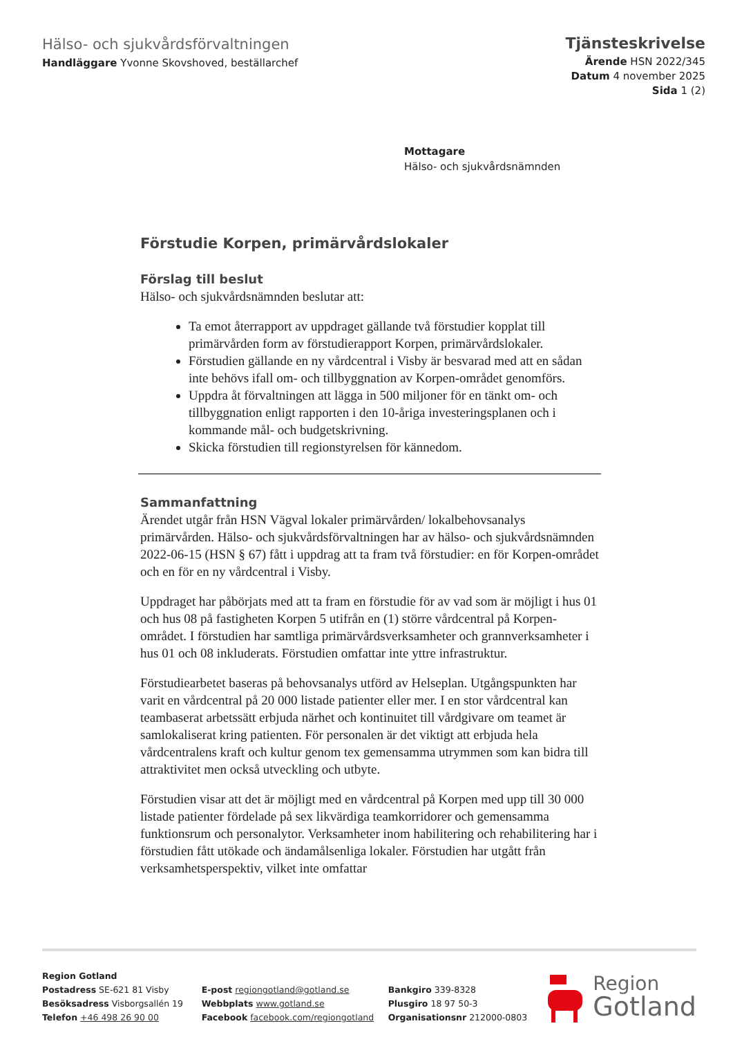Hälso- och sjukvårdsförvaltningen
Handläggare Yvonne Skovshoved, beställarchef
Tjänsteskrivelse
Ärende HSN 2022/345
Datum 4 november 2025
Sida 1 (2)
Mottagare
Hälso- och sjukvårdsnämnden
Förstudie Korpen, primärvårdslokaler
Förslag till beslut
Hälso- och sjukvårdsnämnden beslutar att:
Ta emot återrapport av uppdraget gällande två förstudier kopplat till primärvården form av förstudierapport Korpen, primärvårdslokaler.
Förstudien gällande en ny vårdcentral i Visby är besvarad med att en sådan inte behövs ifall om- och tillbyggnation av Korpen-området genomförs.
Uppdra åt förvaltningen att lägga in 500 miljoner för en tänkt om- och tillbyggnation enligt rapporten i den 10-åriga investeringsplanen och i kommande mål- och budgetskrivning.
Skicka förstudien till regionstyrelsen för kännedom.
Sammanfattning
Ärendet utgår från HSN Vägval lokaler primärvården/ lokalbehovsanalys primärvården. Hälso- och sjukvårdsförvaltningen har av hälso- och sjukvårdsnämnden 2022-06-15 (HSN § 67) fått i uppdrag att ta fram två förstudier: en för Korpen-området och en för en ny vårdcentral i Visby.
Uppdraget har påbörjats med att ta fram en förstudie för av vad som är möjligt i hus 01 och hus 08 på fastigheten Korpen 5 utifrån en (1) större vårdcentral på Korpen-området. I förstudien har samtliga primärvårdsverksamheter och grannverksamheter i hus 01 och 08 inkluderats. Förstudien omfattar inte yttre infrastruktur.
Förstudiearbetet baseras på behovsanalys utförd av Helseplan. Utgångspunkten har varit en vårdcentral på 20 000 listade patienter eller mer. I en stor vårdcentral kan teambaserat arbetssätt erbjuda närhet och kontinuitet till vårdgivare om teamet är samlokaliserat kring patienten. För personalen är det viktigt att erbjuda hela vårdcentralens kraft och kultur genom tex gemensamma utrymmen som kan bidra till attraktivitet men också utveckling och utbyte.
Förstudien visar att det är möjligt med en vårdcentral på Korpen med upp till 30 000 listade patienter fördelade på sex likvärdiga teamkorridorer och gemensamma funktionsrum och personalytor. Verksamheter inom habilitering och rehabilitering har i förstudien fått utökade och ändamålsenliga lokaler. Förstudien har utgått från verksamhetsperspektiv, vilket inte omfattar
Region Gotland
Postadress SE-621 81 Visby
Besöksadress Visborgsallén 19
Telefon +46 498 26 90 00
E-post regiongotland@gotland.se
Webbplats www.gotland.se
Facebook facebook.com/regiongotland
Bankgiro 339-8328
Plusgiro 18 97 50-3
Organisationsnr 212000-0803
Region
Gotland